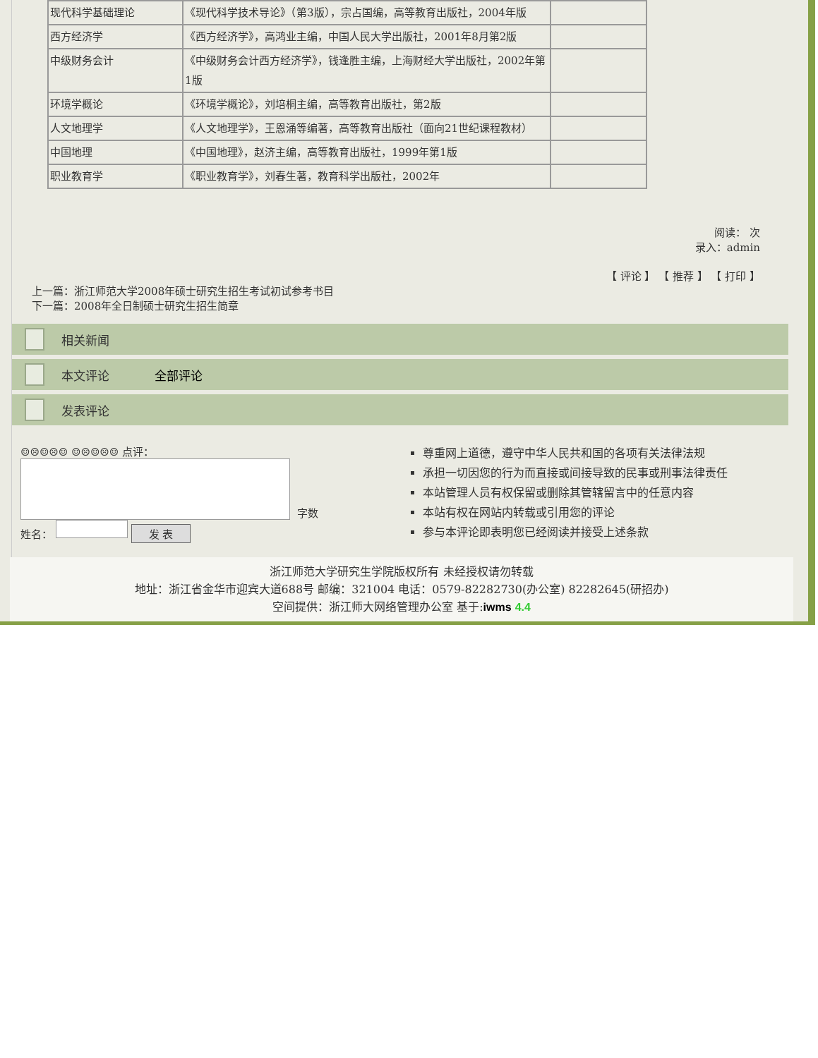| 现代科学基础理论 | 《现代科学技术导论》（第3版），宗占国编，高等教育出版社，2004年版 | |
| 西方经济学 | 《西方经济学》，高鸿业主编，中国人民大学出版社，2001年8月第2版 | |
| 中级财务会计 | 《中级财务会计西方经济学》，钱逢胜主编，上海财经大学出版社，2002年第1版 | |
| 环境学概论 | 《环境学概论》，刘培桐主编，高等教育出版社，第2版 | |
| 人文地理学 | 《人文地理学》，王恩涌等编著，高等教育出版社（面向21世纪课程教材） | |
| 中国地理 | 《中国地理》，赵济主编，高等教育出版社，1999年第1版 | |
| 职业教育学 | 《职业教育学》，刘春生著，教育科学出版社，2002年 | |
阅读： 次
录入：admin
【 评论 】 【 推荐 】 【 打印 】
上一篇：浙江师范大学2008年硕士研究生招生考试初试参考书目
下一篇：2008年全日制硕士研究生招生简章
相关新闻
本文评论 全部评论
发表评论
☺☹☺☹☺ ☺☹☺☹☺ 点评：
字数
姓名： 发 表
尊重网上道德，遵守中华人民共和国的各项有关法律法规
承担一切因您的行为而直接或间接导致的民事或刑事法律责任
本站管理人员有权保留或删除其管辖留言中的任意内容
本站有权在网站内转载或引用您的评论
参与本评论即表明您已经阅读并接受上述条款
浙江师范大学研究生学院版权所有 未经授权请勿转载
地址：浙江省金华市迎宾大道688号 邮编：321004 电话：0579-82282730(办公室) 82282645(研招办)
空间提供：浙江师大网络管理办公室 基于:iwms 4.4